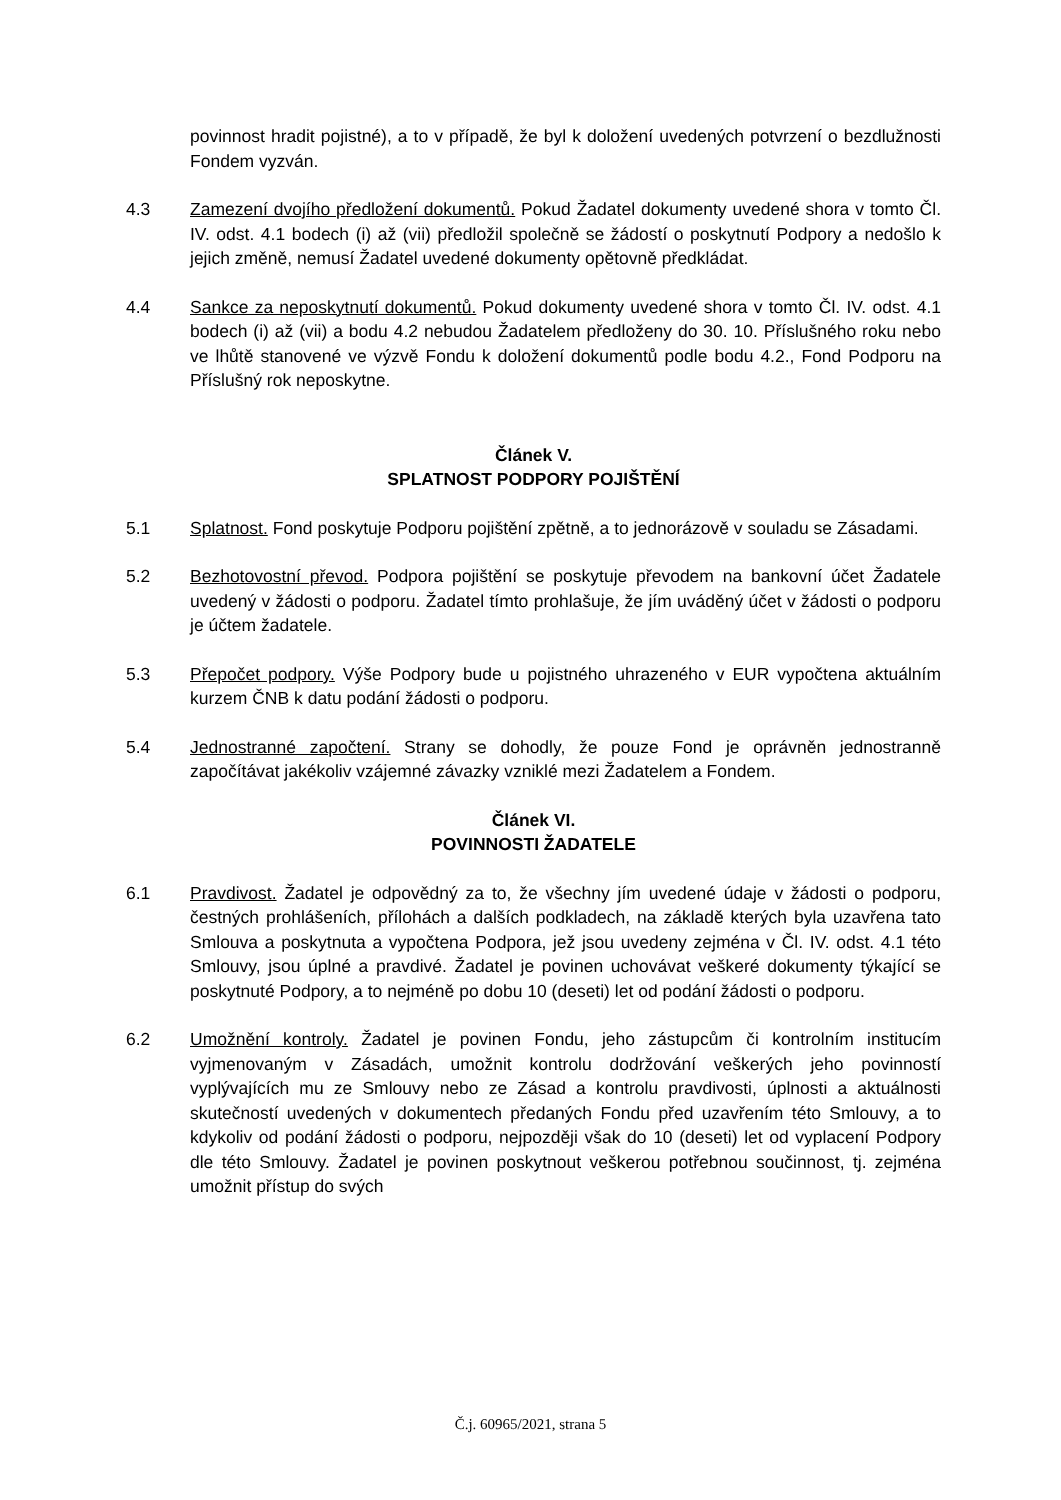povinnost hradit pojistné), a to v případě, že byl k doložení uvedených potvrzení o bezdlužnosti Fondem vyzván.
4.3 Zamezení dvojího předložení dokumentů. Pokud Žadatel dokumenty uvedené shora v tomto Čl. IV. odst. 4.1 bodech (i) až (vii) předložil společně se žádostí o poskytnutí Podpory a nedošlo k jejich změně, nemusí Žadatel uvedené dokumenty opětovně předkládat.
4.4 Sankce za neposkytnutí dokumentů. Pokud dokumenty uvedené shora v tomto Čl. IV. odst. 4.1 bodech (i) až (vii) a bodu 4.2 nebudou Žadatelem předloženy do 30. 10. Příslušného roku nebo ve lhůtě stanovené ve výzvě Fondu k doložení dokumentů podle bodu 4.2., Fond Podporu na Příslušný rok neposkytne.
Článek V.
SPLATNOST PODPORY POJIŠTĚNÍ
5.1 Splatnost. Fond poskytuje Podporu pojištění zpětně, a to jednorázově v souladu se Zásadami.
5.2 Bezhotovostní převod. Podpora pojištění se poskytuje převodem na bankovní účet Žadatele uvedený v žádosti o podporu. Žadatel tímto prohlašuje, že jím uváděný účet v žádosti o podporu je účtem žadatele.
5.3 Přepočet podpory. Výše Podpory bude u pojistného uhrazeného v EUR vypočtena aktuálním kurzem ČNB k datu podání žádosti o podporu.
5.4 Jednostranné započtení. Strany se dohodly, že pouze Fond je oprávněn jednostranně započítávat jakékoliv vzájemné závazky vzniklé mezi Žadatelem a Fondem.
Článek VI.
POVINNOSTI ŽADATELE
6.1 Pravdivost. Žadatel je odpovědný za to, že všechny jím uvedené údaje v žádosti o podporu, čestných prohlášeních, přílohách a dalších podkladech, na základě kterých byla uzavřena tato Smlouva a poskytnuta a vypočtena Podpora, jež jsou uvedeny zejména v Čl. IV. odst. 4.1 této Smlouvy, jsou úplné a pravdivé. Žadatel je povinen uchovávat veškeré dokumenty týkající se poskytnuté Podpory, a to nejméně po dobu 10 (deseti) let od podání žádosti o podporu.
6.2 Umožnění kontroly. Žadatel je povinen Fondu, jeho zástupcům či kontrolním institucím vyjmenovaným v Zásadách, umožnit kontrolu dodržování veškerých jeho povinností vyplývajících mu ze Smlouvy nebo ze Zásad a kontrolu pravdivosti, úplnosti a aktuálnosti skutečností uvedených v dokumentech předaných Fondu před uzavřením této Smlouvy, a to kdykoliv od podání žádosti o podporu, nejpozději však do 10 (deseti) let od vyplacení Podpory dle této Smlouvy. Žadatel je povinen poskytnout veškerou potřebnou součinnost, tj. zejména umožnit přístup do svých
Č.j. 60965/2021, strana 5